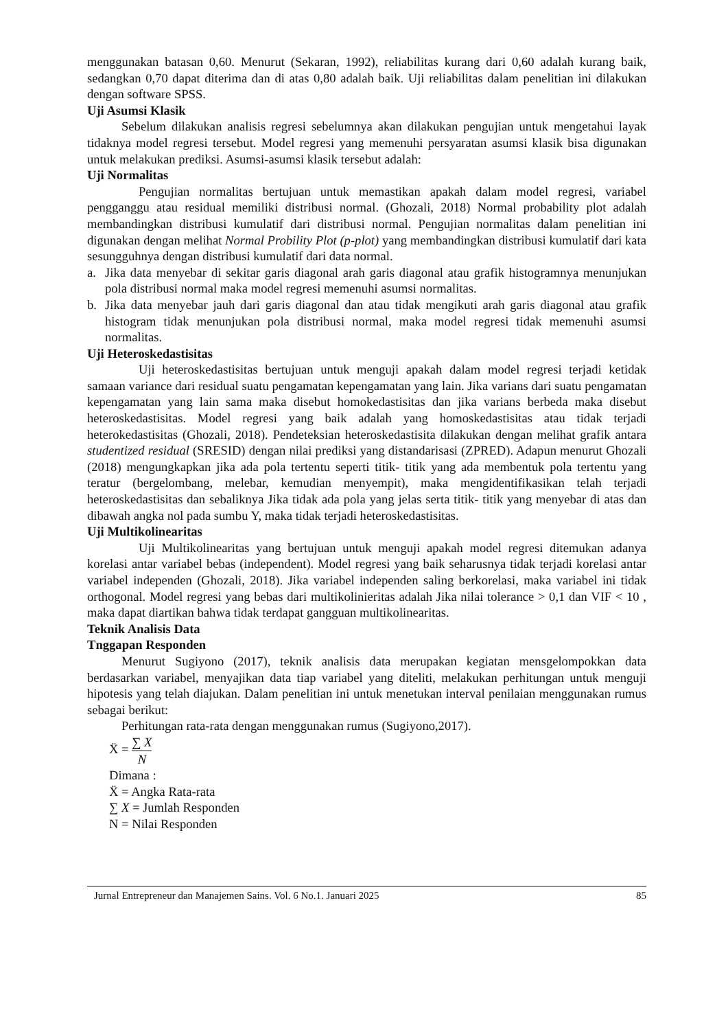menggunakan batasan 0,60. Menurut (Sekaran, 1992), reliabilitas kurang dari 0,60 adalah kurang baik, sedangkan 0,70 dapat diterima dan di atas 0,80 adalah baik. Uji reliabilitas dalam penelitian ini dilakukan dengan software SPSS.
Uji Asumsi Klasik
Sebelum dilakukan analisis regresi sebelumnya akan dilakukan pengujian untuk mengetahui layak tidaknya model regresi tersebut. Model regresi yang memenuhi persyaratan asumsi klasik bisa digunakan untuk melakukan prediksi. Asumsi-asumsi klasik tersebut adalah:
Uji Normalitas
Pengujian normalitas bertujuan untuk memastikan apakah dalam model regresi, variabel pengganggu atau residual memiliki distribusi normal. (Ghozali, 2018) Normal probability plot adalah membandingkan distribusi kumulatif dari distribusi normal. Pengujian normalitas dalam penelitian ini digunakan dengan melihat Normal Probility Plot (p-plot) yang membandingkan distribusi kumulatif dari kata sesungguhnya dengan distribusi kumulatif dari data normal.
a. Jika data menyebar di sekitar garis diagonal arah garis diagonal atau grafik histogramnya menunjukan pola distribusi normal maka model regresi memenuhi asumsi normalitas.
b. Jika data menyebar jauh dari garis diagonal dan atau tidak mengikuti arah garis diagonal atau grafik histogram tidak menunjukan pola distribusi normal, maka model regresi tidak memenuhi asumsi normalitas.
Uji Heteroskedastisitas
Uji heteroskedastisitas bertujuan untuk menguji apakah dalam model regresi terjadi ketidak samaan variance dari residual suatu pengamatan kepengamatan yang lain. Jika varians dari suatu pengamatan kepengamatan yang lain sama maka disebut homokedastisitas dan jika varians berbeda maka disebut heteroskedastisitas. Model regresi yang baik adalah yang homoskedastisitas atau tidak terjadi heterokedastisitas (Ghozali, 2018). Pendeteksian heteroskedastisita dilakukan dengan melihat grafik antara studentized residual (SRESID) dengan nilai prediksi yang distandarisasi (ZPRED). Adapun menurut Ghozali (2018) mengungkapkan jika ada pola tertentu seperti titik- titik yang ada membentuk pola tertentu yang teratur (bergelombang, melebar, kemudian menyempit), maka mengidentifikasikan telah terjadi heteroskedastisitas dan sebaliknya Jika tidak ada pola yang jelas serta titik- titik yang menyebar di atas dan dibawah angka nol pada sumbu Y, maka tidak terjadi heteroskedastisitas.
Uji Multikolinearitas
Uji Multikolinearitas yang bertujuan untuk menguji apakah model regresi ditemukan adanya korelasi antar variabel bebas (independent). Model regresi yang baik seharusnya tidak terjadi korelasi antar variabel independen (Ghozali, 2018). Jika variabel independen saling berkorelasi, maka variabel ini tidak orthogonal. Model regresi yang bebas dari multikolinieritas adalah Jika nilai tolerance > 0,1 dan VIF < 10 , maka dapat diartikan bahwa tidak terdapat gangguan multikolinearitas.
Teknik Analisis Data
Tnggapan Responden
Menurut Sugiyono (2017), teknik analisis data merupakan kegiatan mensgelompokkan data berdasarkan variabel, menyajikan data tiap variabel yang diteliti, melakukan perhitungan untuk menguji hipotesis yang telah diajukan. Dalam penelitian ini untuk menetukan interval penilaian menggunakan rumus sebagai berikut:
Perhitungan rata-rata dengan menggunakan rumus (Sugiyono,2017).
Ẍ = ∑ X N
Dimana :
Ẍ = Angka Rata-rata
∑ X = Jumlah Responden
N = Nilai Responden
Jurnal Entrepreneur dan Manajemen Sains. Vol. 6 No.1. Januari 2025 85